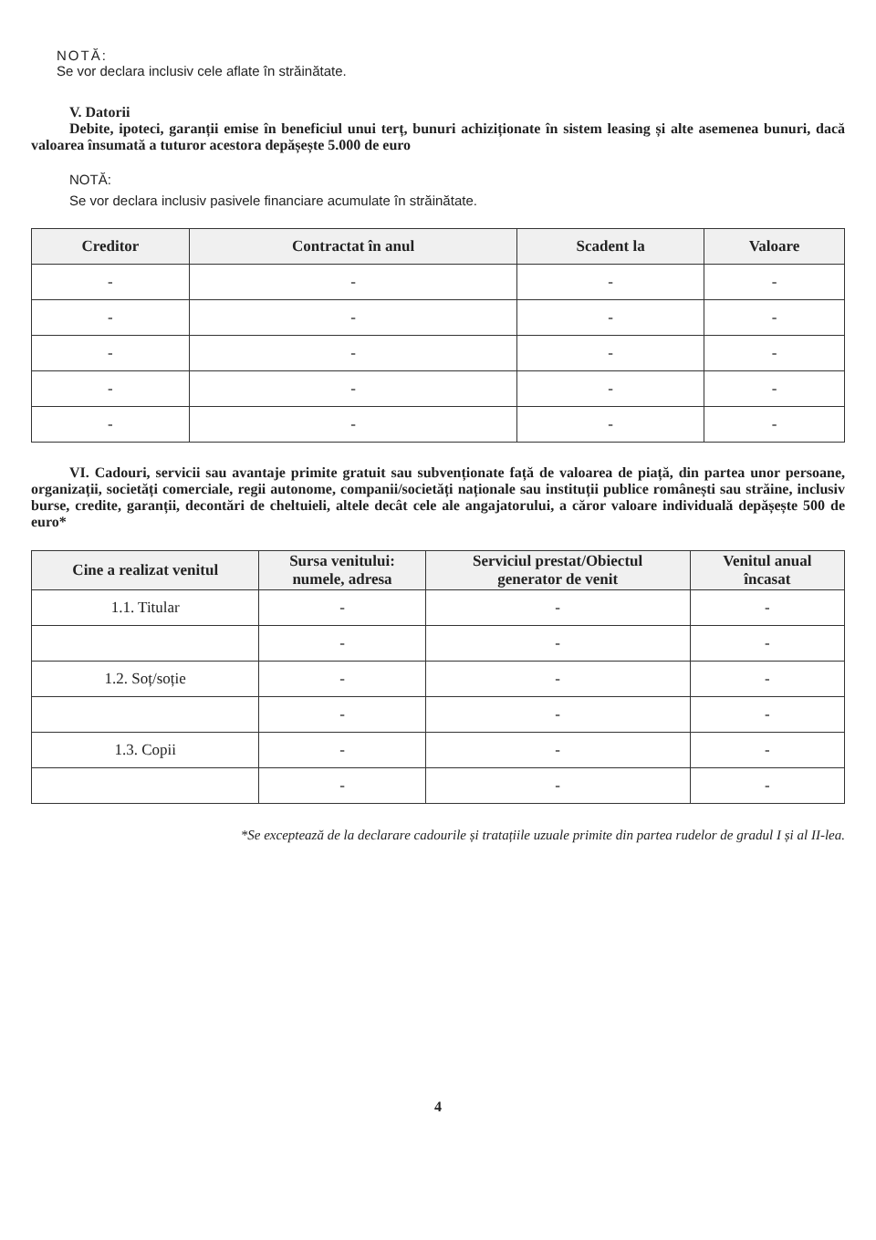NOTĂ:
Se vor declara inclusiv cele aflate în străinătate.
V. Datorii
Debite, ipoteci, garanții emise în beneficiul unui terț, bunuri achiziționate în sistem leasing și alte asemenea bunuri, dacă valoarea însumată a tuturor acestora depășește 5.000 de euro
NOTĂ:
Se vor declara inclusiv pasivele financiare acumulate în străinătate.
| Creditor | Contractat în anul | Scadent la | Valoare |
| --- | --- | --- | --- |
| - | - | - | - |
| - | - | - | - |
| - | - | - | - |
| - | - | - | - |
| - | - | - | - |
VI. Cadouri, servicii sau avantaje primite gratuit sau subvenționate față de valoarea de piață, din partea unor persoane, organizații, societăți comerciale, regii autonome, companii/societăți naționale sau instituții publice românești sau străine, inclusiv burse, credite, garanții, decontări de cheltuieli, altele decât cele ale angajatorului, a căror valoare individuală depășește 500 de euro*
| Cine a realizat venitul | Sursa venitului: numele, adresa | Serviciul prestat/Obiectul generator de venit | Venitul anual încasat |
| --- | --- | --- | --- |
| 1.1. Titular | - | - | - |
| | - | - | - |
| 1.2. Soț/soție | - | - | - |
| | - | - | - |
| 1.3. Copii | - | - | - |
| | - | - | - |
*Se exceptează de la declarare cadourile și tratațiile uzuale primite din partea rudelor de gradul I și al II-lea.
4